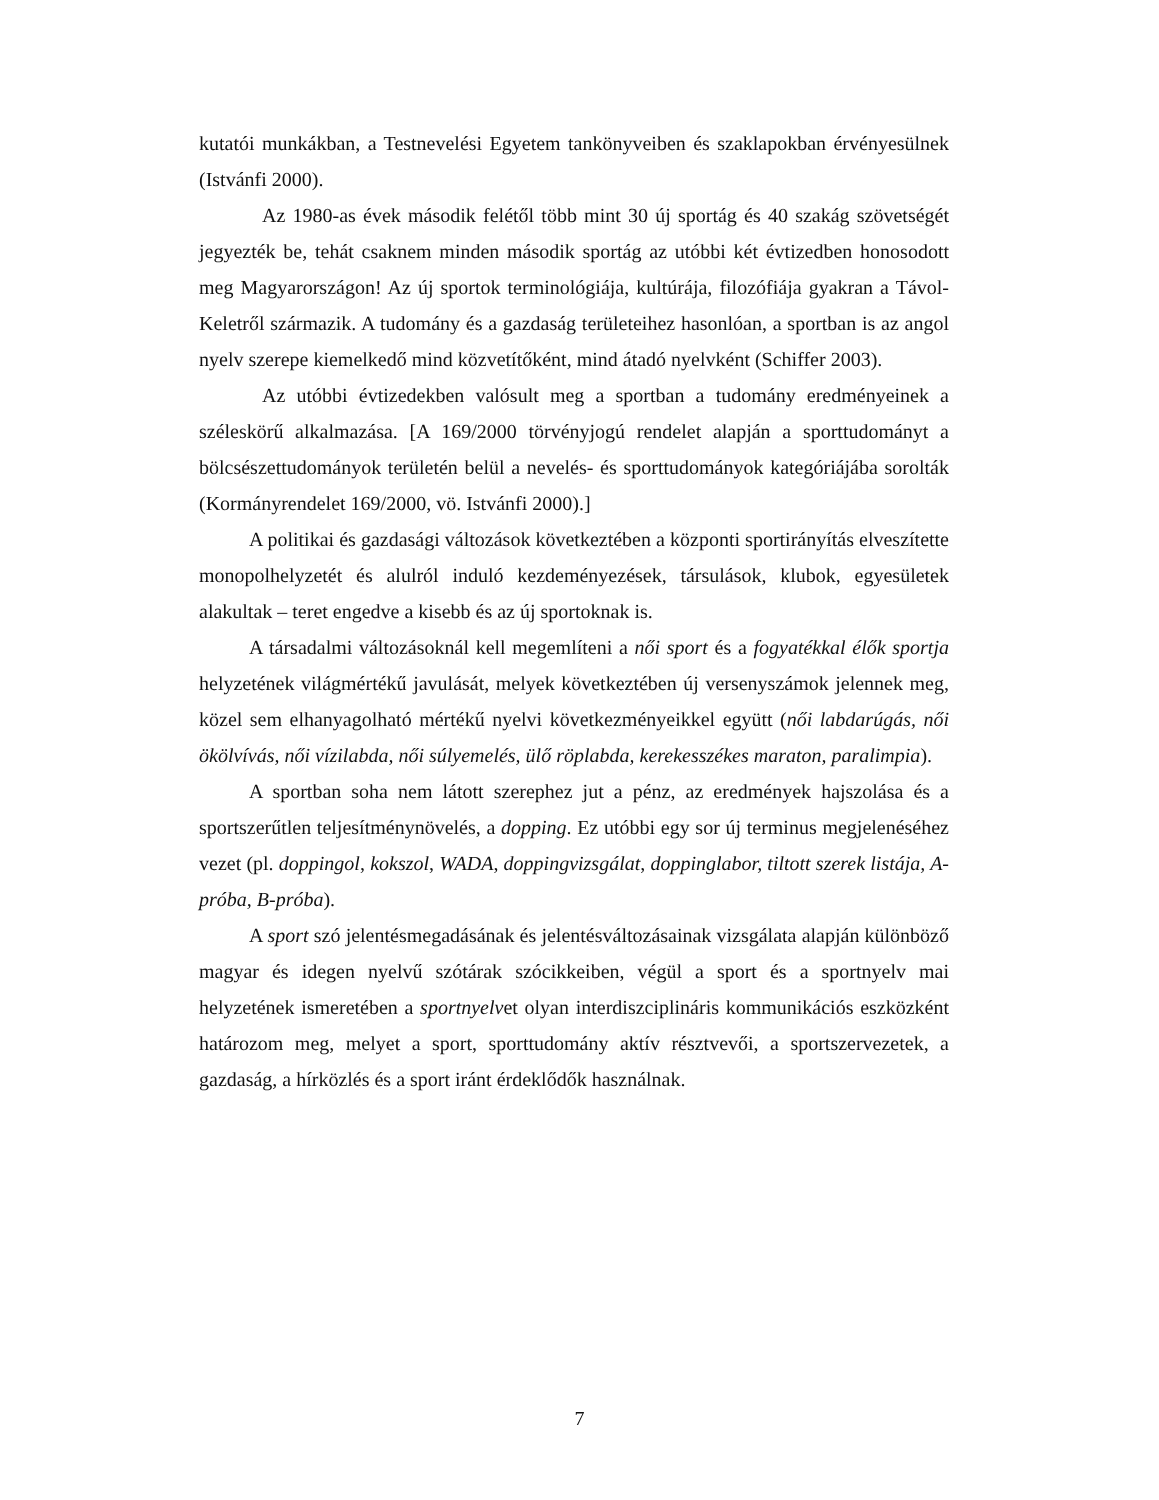kutatói munkákban, a Testnevelési Egyetem tankönyveiben és szaklapokban érvényesülnek (Istvánfi 2000).
Az 1980-as évek második felétől több mint 30 új sportág és 40 szakág szövetségét jegyezték be, tehát csaknem minden második sportág az utóbbi két évtizedben honosodott meg Magyarországon! Az új sportok terminológiája, kultúrája, filozófiája gyakran a Távol-Keletről származik. A tudomány és a gazdaság területeihez hasonlóan, a sportban is az angol nyelv szerepe kiemelkedő mind közvetítőként, mind átadó nyelvként (Schiffer 2003).
Az utóbbi évtizedekben valósult meg a sportban a tudomány eredményeinek a széleskörű alkalmazása. [A 169/2000 törvényjogú rendelet alapján a sporttudományt a bölcsészettudományok területén belül a nevelés- és sporttudományok kategóriájába sorolták (Kormányrendelet 169/2000, vö. Istvánfi 2000).]
A politikai és gazdasági változások következtében a központi sportirányítás elveszítette monopolhelyzetét és alulról induló kezdeményezések, társulások, klubok, egyesületek alakultak – teret engedve a kisebb és az új sportoknak is.
A társadalmi változásoknál kell megemlíteni a női sport és a fogyatékkal élők sportja helyzetének világmértékű javulását, melyek következtében új versenyszámok jelennek meg, közel sem elhanyagolható mértékű nyelvi következményeikkel együtt (női labdarúgás, női ökölvívás, női vízilabda, női súlyemelés, ülő röplabda, kerekesszékes maraton, paralimpia).
A sportban soha nem látott szerephez jut a pénz, az eredmények hajszolása és a sportszerűtlen teljesítménynövelés, a dopping. Ez utóbbi egy sor új terminus megjelenéséhez vezet (pl. doppingol, kokszol, WADA, doppingvizsgálat, doppinglabor, tiltott szerek listája, A-próba, B-próba).
A sport szó jelentésmegadásának és jelentésváltozásainak vizsgálata alapján különböző magyar és idegen nyelvű szótárak szócikkeiben, végül a sport és a sportnyelv mai helyzetének ismeretében a sportnyelvet olyan interdiszciplináris kommunikációs eszközként határozom meg, melyet a sport, sporttudomány aktív résztvevői, a sportszervezetek, a gazdaság, a hírközlés és a sport iránt érdeklődők használnak.
7